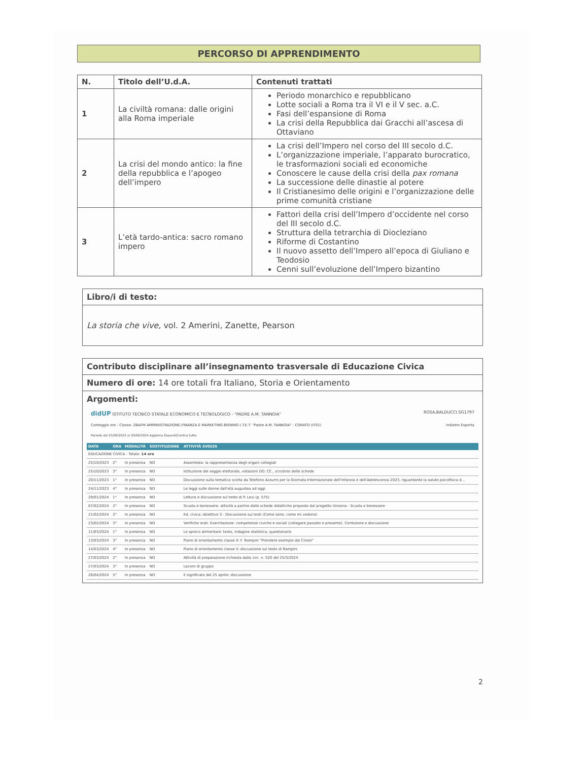PERCORSO DI APPRENDIMENTO
| N. | Titolo dell’U.d.A. | Contenuti trattati |
| --- | --- | --- |
| 1 | La civiltà romana: dalle origini alla Roma imperiale | Periodo monarchico e repubblicano Lotte sociali a Roma tra il VI e il V sec. a.C. Fasi dell’espansione di Roma La crisi della Repubblica dai Gracchi all’ascesa di Ottaviano |
| 2 | La crisi del mondo antico: la fine della repubblica e l’apogeo dell’impero | La crisi dell’Impero nel corso del III secolo d.C. L’organizzazione imperiale, l’apparato burocratico, le trasformazioni sociali ed economiche Conoscere le cause della crisi della pax romana La successione delle dinastie al potere Il Cristianesimo delle origini e l’organizzazione delle prime comunità cristiane |
| 3 | L’età tardo-antica: sacro romano impero | Fattori della crisi dell’Impero d’occidente nel corso del III secolo d.C. Struttura della tetrarchia di Diocleziano Riforme di Costantino Il nuovo assetto dell’Impero all’epoca di Giuliano e Teodosio Cenni sull’evoluzione dell’Impero bizantino |
Libro/i di testo:
La storia che vive, vol. 2 Amerini, Zanette, Pearson
Contributo disciplinare all’insegnamento trasversale di Educazione Civica
Numero di ore: 14 ore totali fra Italiano, Storia e Orientamento
Argomenti:
didUP ISTITUTO TECNICO STATALE ECONOMICO E TECNOLOGICO - "PADRE A.M. TANNOIA" ROSA.BALDUCCI.SG1797
Conteggio ore - Classe: 2BAFM AMMINISTRAZIONE,FINANZA E MARKETING-BIENNIO I.T.E.T. "Padre A.M. TANNOIA" - CORATO (IT01) Indietro Esporta
Periodo dal 01/09/2023 al 30/06/2024 Aggiorna Espandi/Contrai tutto
| DATA | ORA | MODALITÀ | SOSTITUZIONE | ATTIVITÀ SVOLTA |
| --- | --- | --- | --- | --- |
| EDUCAZIONE CIVICA - Totale: 14 ore | | | | |
| 25/10/2023 | 2° | In presenza | NO | Assemblea: la rappresentanza degli organi collegiali |
| 25/10/2023 | 3° | In presenza | NO | Istituzione del seggio elettorale, votazioni OO. CC., scrutinio delle schede |
| 20/11/2023 | 1° | In presenza | NO | Discussione sulla tematica scelta da Telefono Azzurro per la Giornata Internazionale dell'infanzia e dell'Adolescenza 2023, riguardante la salute psicofisica d... |
| 24/11/2023 | 4° | In presenza | NO | Le leggi sulle donne dall'età augustea ad oggi |
| 29/01/2024 | 1° | In presenza | NO | Lettura e discussione sul testo di P. Levi (p. 575) |
| 07/02/2024 | 2° | In presenza | NO | Scuola e benessere: attività a partire dalle schede didattiche proposte dal progetto Unisona - Scuola e benessere |
| 21/02/2024 | 2° | In presenza | NO | Ed. civica: obiettivo 3 - Discussione sui testi (Come sono, come mi vedono) |
| 23/02/2024 | 3° | In presenza | NO | Verifiche orali. Esercitazione: competenze civiche e sociali (collegare passato e presente). Correzione e discussione |
| 11/03/2024 | 1° | In presenza | NO | Lo spreco alimentare: testo, indagine statistica, questionario |
| 13/03/2024 | 3° | In presenza | NO | Piano di orientamento classe II: F. Rampini "Prendere esempio dai Cinesi" |
| 14/03/2024 | 4° | In presenza | NO | Piano di orientamento classe II: discussione sul testo di Rampini |
| 27/03/2024 | 2° | In presenza | NO | Attività di preparazione richiesta dalla circ. n. 520 del 25/3/2024 |
| 27/03/2024 | 3° | In presenza | NO | Lavoro di gruppo |
| 26/04/2024 | 5° | In presenza | NO | Il significato del 25 aprile: discussione |
2